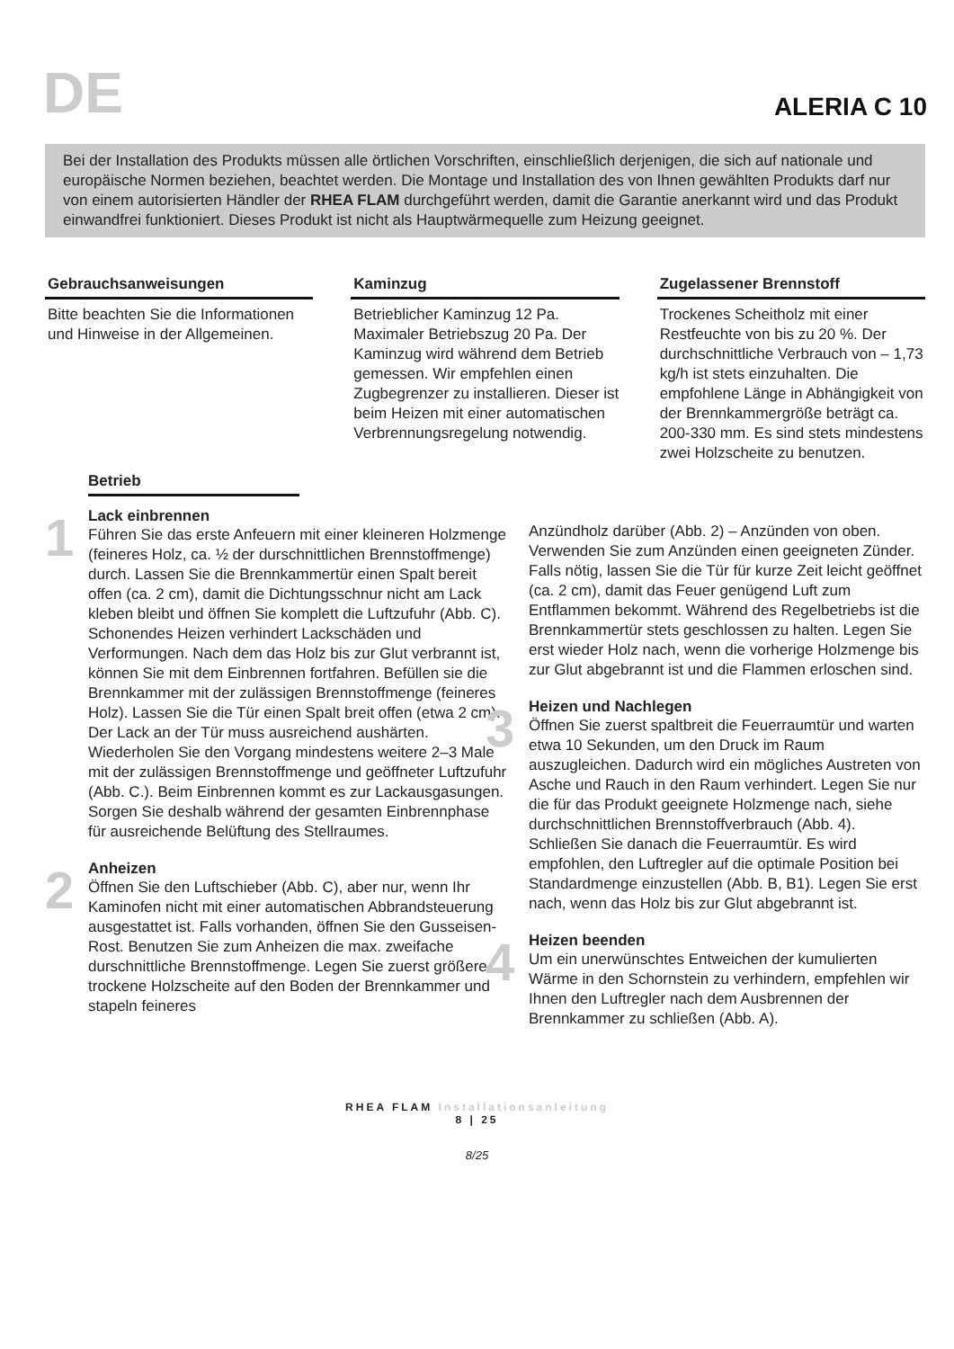DE
ALERIA C 10
Bei der Installation des Produkts müssen alle örtlichen Vorschriften, einschließlich derjenigen, die sich auf nationale und europäische Normen beziehen, beachtet werden. Die Montage und Installation des von Ihnen gewählten Produkts darf nur von einem autorisierten Händler der RHEA FLAM durchgeführt werden, damit die Garantie anerkannt wird und das Produkt einwandfrei funktioniert. Dieses Produkt ist nicht als Hauptwärmequelle zum Heizung geeignet.
Gebrauchsanweisungen
Bitte beachten Sie die Informationen und Hinweise in der Allgemeinen.
Kaminzug
Betrieblicher Kaminzug 12 Pa. Maximaler Betriebszug 20 Pa. Der Kaminzug wird während dem Betrieb gemessen. Wir empfehlen einen Zugbegrenzer zu installieren. Dieser ist beim Heizen mit einer automatischen Verbrennungsregelung notwendig.
Zugelassener Brennstoff
Trockenes Scheitholz mit einer Restfeuchte von bis zu 20 %. Der durchschnittliche Verbrauch von – 1,73 kg/h ist stets einzuhalten. Die empfohlene Länge in Abhängigkeit von der Brennkammergröße beträgt ca. 200-330 mm. Es sind stets mindestens zwei Holzscheite zu benutzen.
Betrieb
1
Lack einbrennen
Führen Sie das erste Anfeuern mit einer kleineren Holzmenge (feineres Holz, ca. ½ der durschnittlichen Brennstoffmenge) durch. Lassen Sie die Brennkammertür einen Spalt bereit offen (ca. 2 cm), damit die Dichtungsschnur nicht am Lack kleben bleibt und öffnen Sie komplett die Luftzufuhr (Abb. C). Schonendes Heizen verhindert Lackschäden und Verformungen. Nach dem das Holz bis zur Glut verbrannt ist, können Sie mit dem Einbrennen fortfahren. Befüllen sie die Brennkammer mit der zulässigen Brennstoffmenge (feineres Holz). Lassen Sie die Tür einen Spalt breit offen (etwa 2 cm). Der Lack an der Tür muss ausreichend aushärten. Wiederholen Sie den Vorgang mindestens weitere 2–3 Male mit der zulässigen Brennstoffmenge und geöffneter Luftzufuhr (Abb. C.). Beim Einbrennen kommt es zur Lackausgasungen. Sorgen Sie deshalb während der gesamten Einbrennphase für ausreichende Belüftung des Stellraumes.
2
Anheizen
Öffnen Sie den Luftschieber (Abb. C), aber nur, wenn Ihr Kaminofen nicht mit einer automatischen Abbrandsteuerung ausgestattet ist. Falls vorhanden, öffnen Sie den Gusseisen-Rost. Benutzen Sie zum Anheizen die max. zweifache durschnittliche Brennstoffmenge. Legen Sie zuerst größere trockene Holzscheite auf den Boden der Brennkammer und stapeln feineres
Anzündholz darüber (Abb. 2) – Anzünden von oben. Verwenden Sie zum Anzünden einen geeigneten Zünder. Falls nötig, lassen Sie die Tür für kurze Zeit leicht geöffnet (ca. 2 cm), damit das Feuer genügend Luft zum Entflammen bekommt. Während des Regelbetriebs ist die Brennkammertür stets geschlossen zu halten. Legen Sie erst wieder Holz nach, wenn die vorherige Holzmenge bis zur Glut abgebrannt ist und die Flammen erloschen sind.
3
Heizen und Nachlegen
Öffnen Sie zuerst spaltbreit die Feuerraumtür und warten etwa 10 Sekunden, um den Druck im Raum auszugleichen. Dadurch wird ein mögliches Austreten von Asche und Rauch in den Raum verhindert. Legen Sie nur die für das Produkt geeignete Holzmenge nach, siehe durchschnittlichen Brennstoffverbrauch (Abb. 4). Schließen Sie danach die Feuerraumtür. Es wird empfohlen, den Luftregler auf die optimale Position bei Standardmenge einzustellen (Abb. B, B1). Legen Sie erst nach, wenn das Holz bis zur Glut abgebrannt ist.
4
Heizen beenden
Um ein unerwünschtes Entweichen der kumulierten Wärme in den Schornstein zu verhindern, empfehlen wir Ihnen den Luftregler nach dem Ausbrennen der Brennkammer zu schließen (Abb. A).
RHEA FLAM Installationsanleitung
8 | 25
8/25